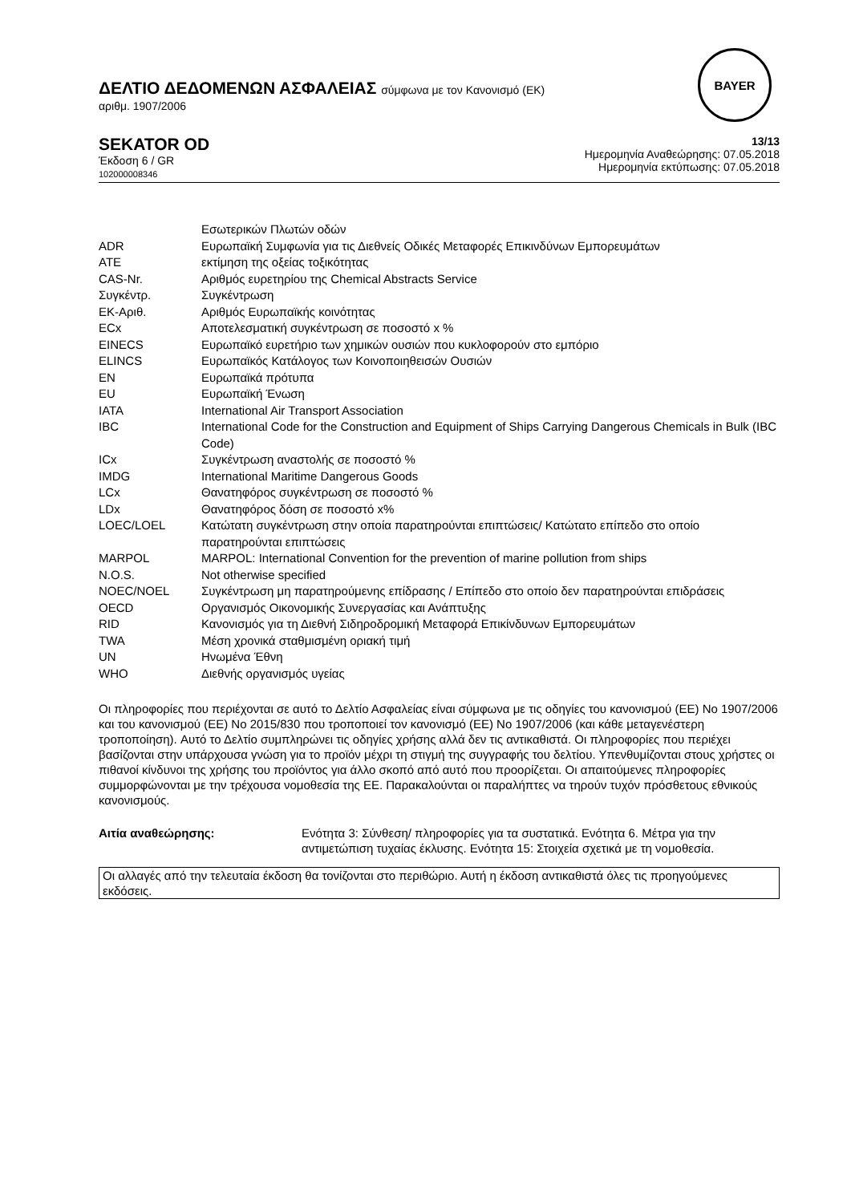ΔΕΛΤΙΟ ΔΕΔΟΜΕΝΩΝ ΑΣΦΑΛΕΙΑΣ σύμφωνα με τον Κανονισμό (ΕΚ)
αριθμ. 1907/2006
BAYER
SEKATOR OD
Έκδοση 6 / GR
102000008346
13/13
Ημερομηνία Αναθεώρησης: 07.05.2018
Ημερομηνία εκτύπωσης: 07.05.2018
| | Εσωτερικών Πλωτών οδών |
| ADR | Ευρωπαϊκή Συμφωνία για τις Διεθνείς Οδικές Μεταφορές Επικινδύνων Εμπορευμάτων |
| ATE | εκτίμηση της οξείας τοξικότητας |
| CAS-Nr. | Αριθμός ευρετηρίου της Chemical Abstracts Service |
| Συγκέντρ. | Συγκέντρωση |
| ΕΚ-Αριθ. | Αριθμός Ευρωπαϊκής κοινότητας |
| ECx | Αποτελεσματική συγκέντρωση σε ποσοστό x % |
| EINECS | Ευρωπαϊκό ευρετήριο των χημικών ουσιών που κυκλοφορούν στο εμπόριο |
| ELINCS | Ευρωπαϊκός Κατάλογος των Κοινοποιηθεισών Ουσιών |
| EN | Ευρωπαϊκά πρότυπα |
| EU | Ευρωπαϊκή Ένωση |
| IATA | International Air Transport Association |
| IBC | International Code for the Construction and Equipment of Ships Carrying Dangerous Chemicals in Bulk (IBC Code) |
| ICx | Συγκέντρωση αναστολής σε ποσοστό % |
| IMDG | International Maritime Dangerous Goods |
| LCx | Θανατηφόρος συγκέντρωση σε ποσοστό % |
| LDx | Θανατηφόρος δόση σε ποσοστό x% |
| LOEC/LOEL | Κατώτατη συγκέντρωση στην οποία παρατηρούνται επιπτώσεις/ Κατώτατο επίπεδο στο οποίο παρατηρούνται επιπτώσεις |
| MARPOL | MARPOL: International Convention for the prevention of marine pollution from ships |
| N.O.S. | Not otherwise specified |
| NOEC/NOEL | Συγκέντρωση μη παρατηρούμενης επίδρασης / Επίπεδο στο οποίο δεν παρατηρούνται επιδράσεις |
| OECD | Οργανισμός Οικονομικής Συνεργασίας και Ανάπτυξης |
| RID | Κανονισμός για τη Διεθνή Σιδηροδρομική Μεταφορά Επικίνδυνων Εμπορευμάτων |
| TWA | Μέση χρονικά σταθμισμένη οριακή τιμή |
| UN | Ηνωμένα Έθνη |
| WHO | Διεθνής οργανισμός υγείας |
Οι πληροφορίες που περιέχονται σε αυτό το Δελτίο Ασφαλείας είναι σύμφωνα με τις οδηγίες του κανονισμού (ΕΕ) No 1907/2006 και του κανονισμού (ΕΕ) No 2015/830 που τροποποιεί τον κανονισμό (ΕΕ) No 1907/2006 (και κάθε μεταγενέστερη τροποποίηση). Αυτό το Δελτίο συμπληρώνει τις οδηγίες χρήσης αλλά δεν τις αντικαθιστά. Οι πληροφορίες που περιέχει βασίζονται στην υπάρχουσα γνώση για το προϊόν μέχρι τη στιγμή της συγγραφής του δελτίου. Υπενθυμίζονται στους χρήστες οι πιθανοί κίνδυνοι της χρήσης του προϊόντος για άλλο σκοπό από αυτό που προορίζεται. Οι απαιτούμενες πληροφορίες συμμορφώνονται με την τρέχουσα νομοθεσία της ΕΕ. Παρακαλούνται οι παραλήπτες να τηρούν τυχόν πρόσθετους εθνικούς κανονισμούς.
Αιτία αναθεώρησης: Ενότητα 3: Σύνθεση/ πληροφορίες για τα συστατικά. Ενότητα 6. Μέτρα για την αντιμετώπιση τυχαίας έκλυσης. Ενότητα 15: Στοιχεία σχετικά με τη νομοθεσία.
Οι αλλαγές από την τελευταία έκδοση θα τονίζονται στο περιθώριο. Αυτή η έκδοση αντικαθιστά όλες τις προηγούμενες εκδόσεις.